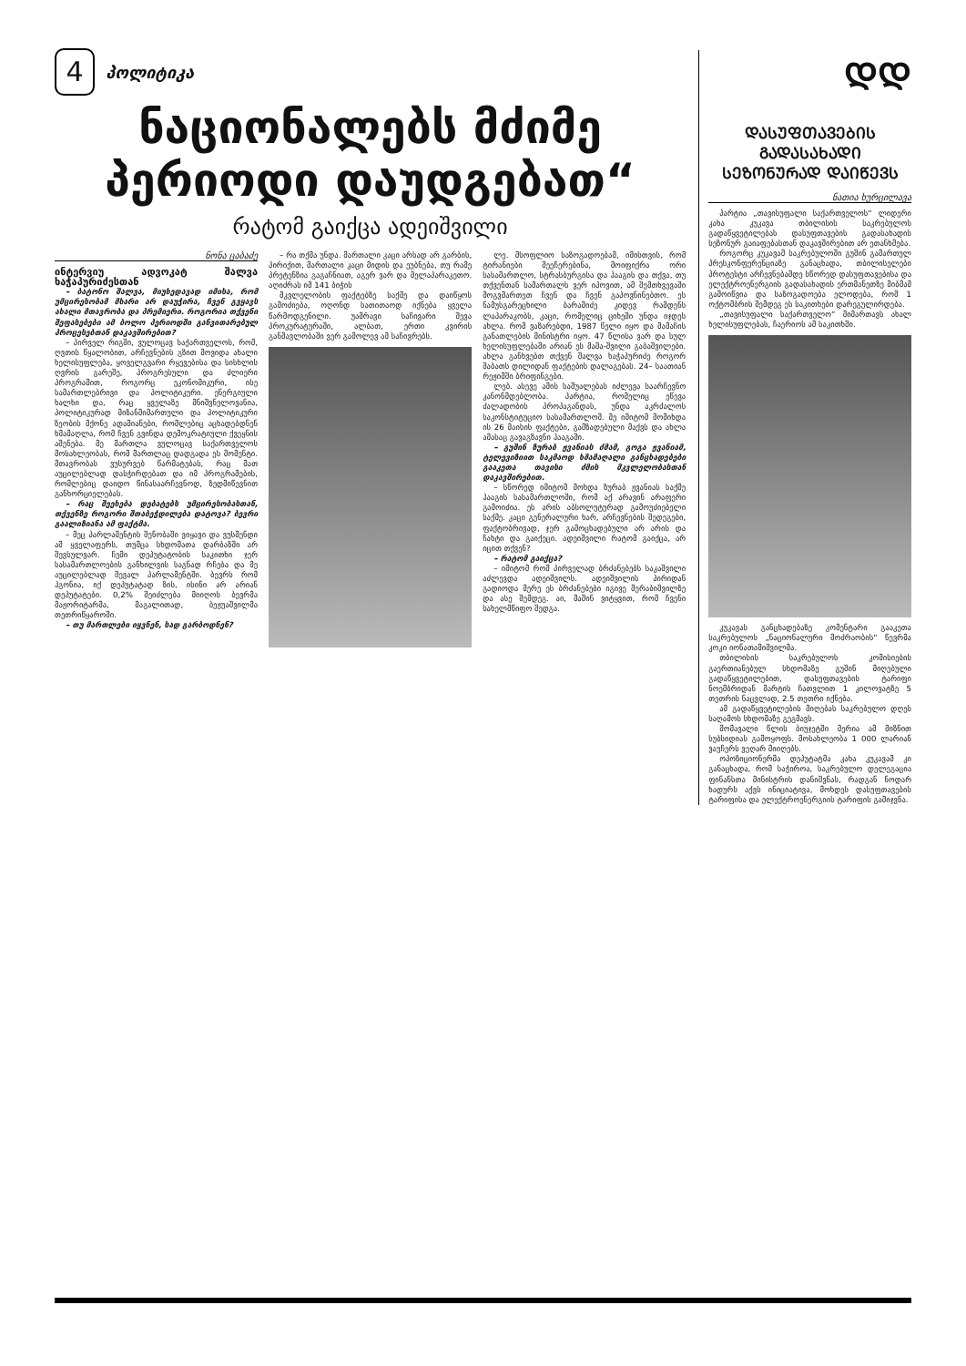4
პოლიტიკა
ნაციონალებს მძიმე პერიოდი დაუდგებათ“
რატომ გაიქცა ადეიშვილი
ნონა ცაბაძე
ინტერვიუ ადვოკატ შალვა ხაჭაპურიძესთან
– ბატონო შალვა, მიუხედავად იმისა, რომ უმცირესობამ მხარი არ დაუჭირა, ჩვენ გვყავს ახალი მთავრობა და პრემიერი. როგორია თქვენი შეფასებები ამ ბოლო პერიოდში განვითარებულ პროცესებთან დაკავშირებით?
– პირველ რიგში, ვულოცავ საქართველოს, რომ, ღვთის წყალობით, არჩევნების გზით მოვიდა ახალი ხელისუფლება, ყოველგვარი რყევებისა და სისხლის ღვრის გარეშე, პროგრესული და ძლიერი პროგრამით, როგორც ეკონომიკური, ისე სამართლებრივი და პოლიტიკური. ენერგიული ხალხი და, რაც ყველაზე მნიშვნელოვანია, პოლიტიკურად მიზანმიმართული და პოლიტიკური ზეობის მქონე ადამიანები, რომლებიც აცხადებდნენ ხმამაღლა, რომ ჩვენ გვინდა დემოკრატიული ქვეყნის აშენება. მე მართლა ვულოცავ საქართველოს მოსახლეობას, რომ მართლაც დადგადა ეს მომენტი. მთავრობას ვუსურვებ წარმატებას, რაც მათ აუცილებლად დასჭირდებათ და იმ პროგრამების, რომლებიც დაიდო წინასაარჩევნოდ, ზედმიწევნით განხორციელებას.
– რაც შეეხება დებატებს უმცირესობასთან, თქვენზე როგორი შთაბეჭდილება დატოვა? ბევრი გაალიზიანა ამ ფაქტმა.
– მეც პარლამენტის შენობაში ვიყავი და ვუსმენდი ამ ყველაფერს, თუმცა სხდომათა დარბაზში არ შევსულვარ. ჩემი დეპუტატობის საკითხი ჯერ სასამართლოების განხილვის საგნად რჩება და მე აუცილებლად შევალ პარლამენტში. ბევრს რომ ჰგონია, იქ დეპუტატად ზის, ისინი არ არიან დეპუტატები. 0,2% შეიძლება მიიღოს ბევრმა მაჟორიტარმა, მაგალითად, ბეჟუაშვილმა თეთრიწყაროში.
– თუ მართლები იყვნენ, სად გარბოდნენ?
– რა თქმა უნდა. მართალი კაცი არსად არ გარბის, პირიქით, მართალი კაცი მიდის და ეუბნება, თუ რამე პრეტენზია გაგაჩნიათ, აგერ ვარ და მელაპარაკეთო. აღიძრას იმ 141 ბიჭის
მკვლელობის ფაქტებზე საქმე და დაიწყოს გამოძიება, ოღონდ სათითაოდ იქნება ყველა წარმოდგენილი. უამრავი საჩივარი შევა პროკურატურაში, ალბათ, ერთი კვირის განმავლობაში ვერ გამოლევ ამ საჩივრებს.
ლე. მსოფლიო საზოგადოებამ, იმისთვის, რომ ტირანიები შეეჩერებინა, მოიფიქრა ორი სასამართლო, სტრასბურგისა და ჰააგის და თქვა, თუ თქვენთან სამართალს ვერ იპოვით, ამ შემთხვევაში მოგვმართეთ ჩვენ და ჩვენ გაპოვნინებთო. ეს ნამუსგარეცხილი ბარამიძე კიდევ რამდენს ლაპარაკობს, კაცი, რომელიც ციხეში უნდა იჯდეს ახლა. რომ ვაზარებდი, 1987 წელი იყო და მამაჩის განათლების მინისტრი იყო. 47 წლისა ვარ და სულ ხელისუფლებაში არიან ეს მამა-შვილი გაბაშვილები. ახლა განხვებთ თქვენ შალვა ხაჭაპურიძე როგორ შაბათს დილიდან ფაქტების დალაგებას. 24– საათიან რეჟიმში ბრიფინგები.
ლებ. ასევე ამის საშუალებას იძლევა საარჩევნო კანონმდებლობა. პარტია, რომელიც ეწევა ძალადობის პროპაგანდას, უნდა აკრძალოს საკონსტიტუციო სასამართლომ. მე იმიტომ მომიხდა ის 26 მაისის ფაქტები, გამზადებული მაქვს და ახლა ამასაც გავაგზავნი ჰააგაში.
– გუშინ ზურაბ ჟვანიას ძმამ, გოგა ჟვანიამ, ტელევიზიით საკმაოდ ხმამაღალი განცხადებები გააკეთა თავისი ძმის მკვლელობასთან დაკავშირებით.
– სწორედ იმიტომ მოხდა ზურაბ ჟვანიას საქმე ჰააგის სასამართლოში, რომ აქ არავინ არაფერი გამოიძია. ეს არის აბსოლუტურად გამოუძიებელი საქმე. კაცი გენერალური ხარ, არჩევნების შედეგები, ფაქტობრივად, ჯერ გამოცხადებული არ არის და ჩახტი და გაიქეცი. ადეიშვილი რატომ გაიქცა, არ იცით თქვენ?
– რატომ გაიქცა?
– იმიტომ რომ პირველად ბრძანებებს საკაშვილი აძლევდა ადეიშვილს. ადეიშვილის პირიდან გადიოდა მერე ეს ბრძანებები იგივე მერაბიშვილზე და ასე შემდეგ. აი, მაშინ ვიტყვით, რომ ჩვენი სახელმწიფო შედგა.
ᲓᲓ
ᲓᲐᲡᲣᲤᲗᲐᲕᲔᲑᲘᲡ ᲒᲐᲓᲐᲡᲐᲮᲐᲓᲘ ᲡᲔᲖᲝᲜᲣᲠᲐᲓ ᲓᲐᲘᲬᲔᲕᲡ
ნათია ხურცილავა
პარტია „თავისუფალი საქართველოს“ ლიდერი კახა კუკავა თბილისის საკრებულოს გადაწყვეტილებას დასუფთავების გადასახადის სეზონურ გაიაფებასთან დაკავშირებით არ ეთანხმება.
როგორც კუკავამ საკრებულოში გუშინ გამართულ პრესკონფერენციაზე განაცხადა, თბილისელები პროტესტი არჩევნებამდე სწორედ დასუფთავებისა და ელექტროენერგიის გადასახადის ერთმანეთზე მიბმამ გამოიწვია და საზოგადოება ელოდება, რომ 1 ოქტომბრის შემდეგ ეს საკითხები დარეგულირდება.
„თავისუფალი საქართველო“ მიმართავს ახალ ხელისუფლებას, ჩაერიოს ამ საკითხში.
კუკავას განცხადებაზე კომენტარი გააკეთა საკრებულოს „ნაციონალური მოძრაობის“ წევრმა კოკი იონათამიშვილმა.
თბილისის საკრებულოს კომისიების გაერთიანებულ სხდომაზე გუშინ მიღებული გადაწყვეტილებით, დასუფთავების ტარიფი ნოემბრიდან მარტის ჩათვლით 1 კილოვატზე 5 თეთრის ნაცვლად, 2.5 თეთრი იქნება.
ამ გადაწყვეტილების მიღებას საკრებულო დღეს საღამოს სხდომაზე გეგმავს.
მომავალი წლის ბიუჯეტში მერია ამ მიზნით სუბსიდიას გამოყოფს. მოსახლეობა 1 000 ლარიან ვაუჩერს ვეღარ მიიღებს.
ოპოზიციონერმა დეპუტატმა კახა კუკავამ კი განაცხადა, რომ საჭიროა, საკრებულო დელეგაცია ფინანსთა მინისტრის დანიშვნას, რადგან ნოდარ ხადურს აქვს ინიციატივა, მოხდეს დასუფთავების ტარიფისა და ელექტროენერგიის ტარიფის გამიჯვნა.